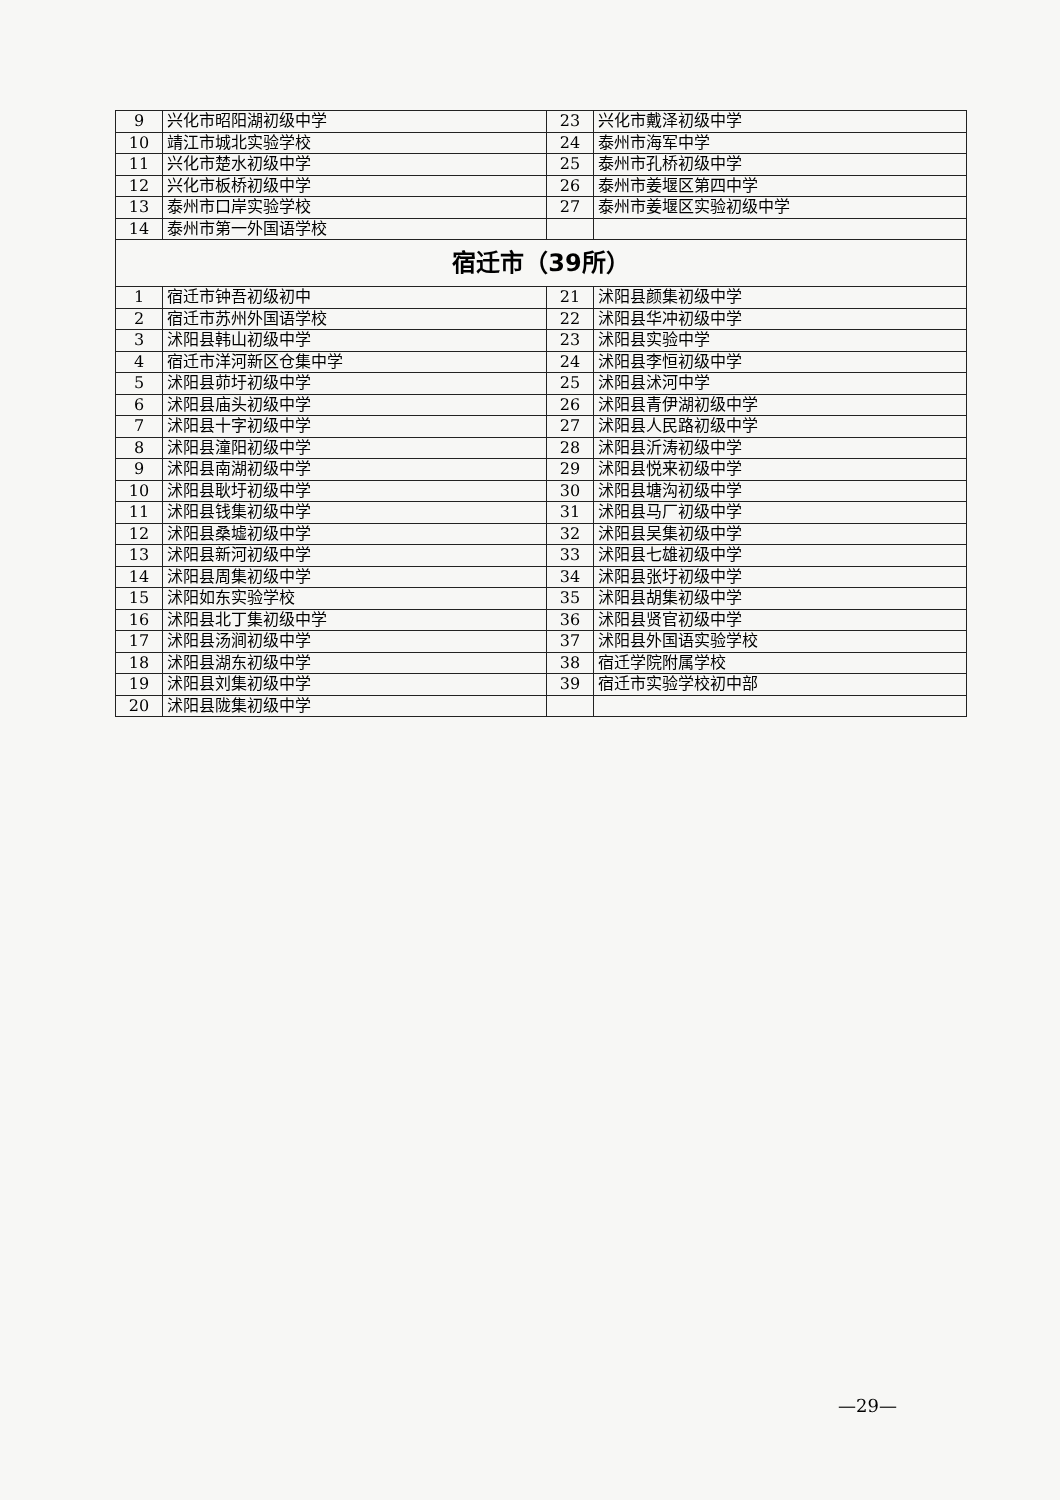| 9 | 兴化市昭阳湖初级中学 | 23 | 兴化市戴泽初级中学 |
| 10 | 靖江市城北实验学校 | 24 | 泰州市海军中学 |
| 11 | 兴化市楚水初级中学 | 25 | 泰州市孔桥初级中学 |
| 12 | 兴化市板桥初级中学 | 26 | 泰州市姜堰区第四中学 |
| 13 | 泰州市口岸实验学校 | 27 | 泰州市姜堰区实验初级中学 |
| 14 | 泰州市第一外国语学校 | | |
| 宿迁市（39所） | | | |
| 1 | 宿迁市钟吾初级初中 | 21 | 沭阳县颜集初级中学 |
| 2 | 宿迁市苏州外国语学校 | 22 | 沭阳县华冲初级中学 |
| 3 | 沭阳县韩山初级中学 | 23 | 沭阳县实验中学 |
| 4 | 宿迁市洋河新区仓集中学 | 24 | 沭阳县李恒初级中学 |
| 5 | 沭阳县茆圩初级中学 | 25 | 沭阳县沭河中学 |
| 6 | 沭阳县庙头初级中学 | 26 | 沭阳县青伊湖初级中学 |
| 7 | 沭阳县十字初级中学 | 27 | 沭阳县人民路初级中学 |
| 8 | 沭阳县潼阳初级中学 | 28 | 沭阳县沂涛初级中学 |
| 9 | 沭阳县南湖初级中学 | 29 | 沭阳县悦来初级中学 |
| 10 | 沭阳县耿圩初级中学 | 30 | 沭阳县塘沟初级中学 |
| 11 | 沭阳县钱集初级中学 | 31 | 沭阳县马厂初级中学 |
| 12 | 沭阳县桑墟初级中学 | 32 | 沭阳县吴集初级中学 |
| 13 | 沭阳县新河初级中学 | 33 | 沭阳县七雄初级中学 |
| 14 | 沭阳县周集初级中学 | 34 | 沭阳县张圩初级中学 |
| 15 | 沭阳如东实验学校 | 35 | 沭阳县胡集初级中学 |
| 16 | 沭阳县北丁集初级中学 | 36 | 沭阳县贤官初级中学 |
| 17 | 沭阳县汤涧初级中学 | 37 | 沭阳县外国语实验学校 |
| 18 | 沭阳县湖东初级中学 | 38 | 宿迁学院附属学校 |
| 19 | 沭阳县刘集初级中学 | 39 | 宿迁市实验学校初中部 |
| 20 | 沭阳县陇集初级中学 | | |
—29—